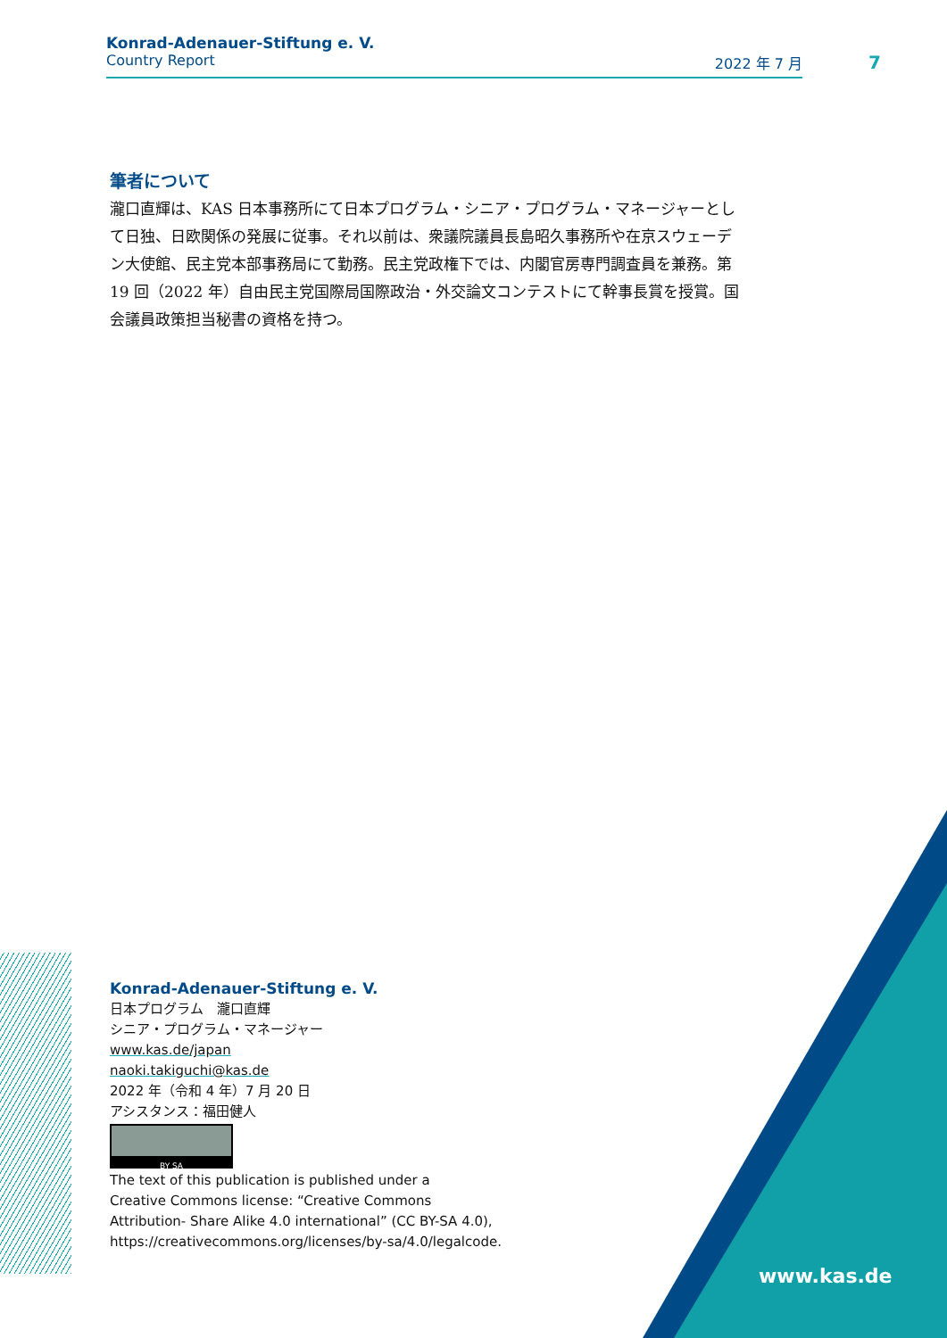Konrad-Adenauer-Stiftung e. V.
Country Report 2022 年 7 月
7
筆者について
瀧口直輝は、KAS 日本事務所にて日本プログラム・シニア・プログラム・マネージャーとして日独、日欧関係の発展に従事。それ以前は、衆議院議員長島昭久事務所や在京スウェーデン大使館、民主党本部事務局にて勤務。民主党政権下では、内閣官房専門調査員を兼務。第 19 回（2022 年）自由民主党国際局国際政治・外交論文コンテストにて幹事長賞を授賞。国会議員政策担当秘書の資格を持つ。
Konrad-Adenauer-Stiftung e. V.
日本プログラム　瀧口直輝
シニア・プログラム・マネージャー
www.kas.de/japan
naoki.takiguchi@kas.de
2022 年（令和 4 年）7 月 20 日
アシスタンス：福田健人
BY SA
The text of this publication is published under a
Creative Commons license: “Creative Commons
Attribution- Share Alike 4.0 international” (CC BY-SA 4.0),
https://creativecommons.org/licenses/by-sa/4.0/legalcode.
www.kas.de